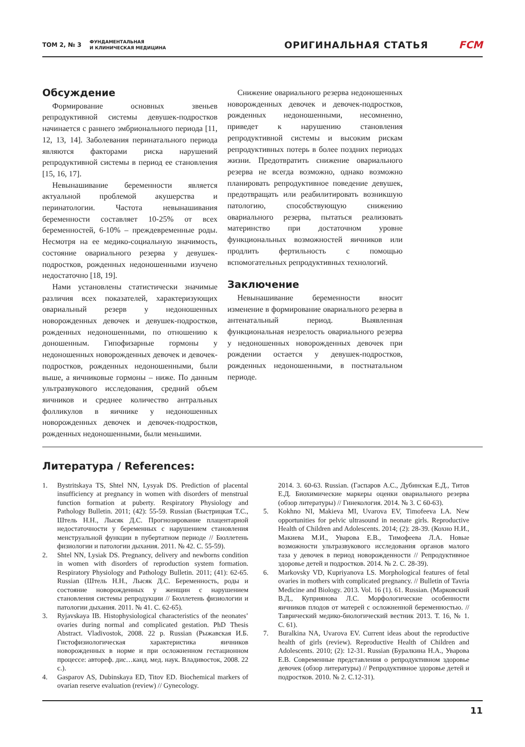ТОМ 2, № 3
ФУНДАМЕНТАЛЬНАЯ
И КЛИНИЧЕСКАЯ МЕДИЦИНА
ОРИГИНАЛЬНАЯ СТАТЬЯ FCM
Обсуждение
Формирование основных звеньев репродуктивной системы девушек-подростков начинается с раннего эмбрионального периода [11, 12, 13, 14]. Заболевания перинатального периода являются факторами риска нарушений репродуктивной системы в период ее становления [15, 16, 17].
Невынашивание беременности является актуальной проблемой акушерства и перинатологии. Частота невынашивания беременности составляет 10-25% от всех беременностей, 6-10% – преждевременные роды. Несмотря на ее медико-социальную значимость, состояние овариального резерва у девушек-подростков, рожденных недоношенными изучено недостаточно [18, 19].
Нами установлены статистически значимые различия всех показателей, характеризующих овариальный резерв у недоношенных новорожденных девочек и девушек-подростков, рожденных недоношенными, по отношению к доношенным. Гипофизарные гормоны у недоношенных новорожденных девочек и девочек-подростков, рожденных недоношенными, были выше, а яичниковые гормоны – ниже. По данным ультразвукового исследования, средний объем яичников и среднее количество антральных фолликулов в яичнике у недоношенных новорожденных девочек и девочек-подростков, рожденных недоношенными, были меньшими.
Снижение овариального резерва недоношенных новорожденных девочек и девочек-подростков, рожденных недоношенными, несомненно, приведет к нарушению становления репродуктивной системы и высоким рискам репродуктивных потерь в более поздних периодах жизни. Предотвратить снижение овариального резерва не всегда возможно, однако возможно планировать репродуктивное поведение девушек, предотвращать или реабилитировать возникшую патологию, способствующую снижению овариального резерва, пытаться реализовать материнство при достаточном уровне функциональных возможностей яичников или продлить фертильность с помощью вспомогательных репродуктивных технологий.
Заключение
Невынашивание беременности вносит изменение в формирование овариального резерва в антенатальный период. Выявленная функциональная незрелость овариального резерва у недоношенных новорожденных девочек при рождении остается у девушек-подростков, рожденных недоношенными, в постнатальном периоде.
Литература / References:
1. Bystritskaya TS, Shtel NN, Lysyak DS. Prediction of placental insufficiency at pregnancy in women with disorders of menstrual function formation at puberty. Respiratory Physiology and Pathology Bulletin. 2011; (42): 55-59. Russian (Быстрицкая Т.С., Штель Н.Н., Лысяк Д.С. Прогнозирование плацентарной недостаточности у беременных с нарушением становления менструальной функции в пубертатном периоде // Бюллетень физиологии и патологии дыхания. 2011. № 42. С. 55-59).
2. Shtel NN, Lysiak DS. Pregnancy, delivery and newborns condition in women with disorders of reproduction system formation. Respiratory Physiology and Pathology Bulletin. 2011; (41): 62-65. Russian (Штель Н.Н., Лысяк Д.С. Беременность, роды и состояние новорожденных у женщин с нарушением становления системы репродукции // Бюллетень физиологии и патологии дыхания. 2011. № 41. С. 62-65).
3. Ryjavskaya IB. Histophysiological characteristics of the neonates’ ovaries during normal and complicated gestation. PhD Thesis Abstract. Vladivostok, 2008. 22 p. Russian (Рыжавская И.Б. Гистофизиологическая характеристика яичников новорожденных в норме и при осложненном гестационном процессе: автореф. дис…канд. мед. наук. Владивосток, 2008. 22 с.).
4. Gasparov AS, Dubinskaya ED, Titov ED. Biochemical markers of ovarian reserve evaluation (review) // Gynecology.
2014. 3. 60-63. Russian. (Гаспаров А.С., Дубинская Е.Д., Титов Е.Д. Биохимические маркеры оценки овариального резерва (обзор литературы) // Гинекология. 2014. № 3. С 60-63).
5. Kokhno NI, Makieva MI, Uvarova EV, Timofeeva LA. New opportunities for pelvic ultrasound in neonate girls. Reproductive Health of Children and Adolescents. 2014; (2): 28-39. (Кохно Н.И., Макиева М.И., Уварова Е.В., Тимофеева Л.А. Новые возможности ультразвукового исследования органов малого таза у девочек в период новорожденности // Репродуктивное здоровье детей и подростков. 2014. № 2. С. 28-39).
6. Markovsky VD, Kupriyanova LS. Morphological features of fetal ovaries in mothers with complicated pregnancy. // Bulletin of Tavria Medicine and Biology. 2013. Vol. 16 (1). 61. Russian. (Марковский В.Д., Куприянова Л.С. Морфологические особенности яичников плодов от матерей с осложненной беременностью. // Таврический медико-биологический вестник 2013. Т. 16, № 1. С. 61).
7. Buralkina NA, Uvarova EV. Current ideas about the reproductive health of girls (review). Reproductive Health of Children and Adolescents. 2010; (2): 12-31. Russian (Буралкина Н.А., Уварова Е.В. Современные представления о репродуктивном здоровье девочек (обзор литературы) // Репродуктивное здоровье детей и подростков. 2010. № 2. С.12-31).
11